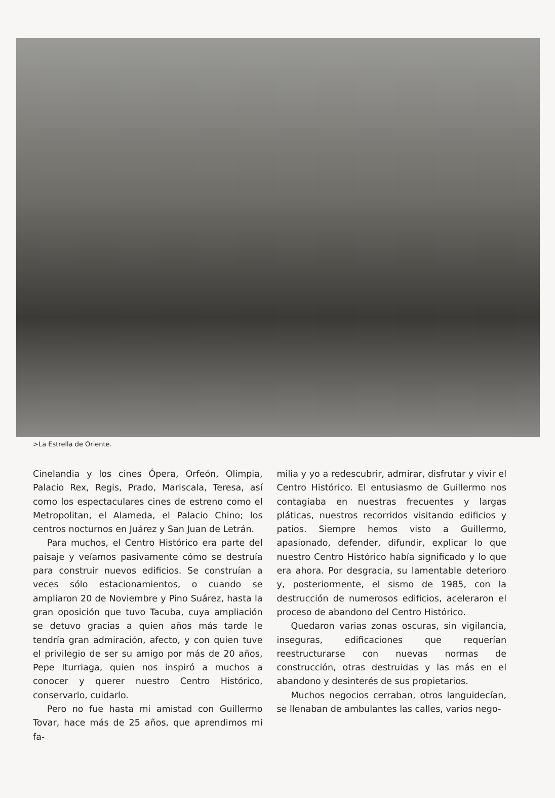>La Estrella de Oriente.
Cinelandia y los cines Ópera, Orfeón, Olimpia, Palacio Rex, Regis, Prado, Mariscala, Teresa, así como los espectaculares cines de estreno como el Metropolitan, el Alameda, el Palacio Chino; los centros nocturnos en Juárez y San Juan de Letrán.
Para muchos, el Centro Histórico era parte del paisaje y veíamos pasivamente cómo se destruía para construir nuevos edificios. Se construían a veces sólo estacionamientos, o cuando se ampliaron 20 de Noviembre y Pino Suárez, hasta la gran oposición que tuvo Tacuba, cuya ampliación se detuvo gracias a quien años más tarde le tendría gran admiración, afecto, y con quien tuve el privilegio de ser su amigo por más de 20 años, Pepe Iturriaga, quien nos inspiró a muchos a conocer y querer nuestro Centro Histórico, conservarlo, cuidarlo.
Pero no fue hasta mi amistad con Guillermo Tovar, hace más de 25 años, que aprendimos mi fa-
milia y yo a redescubrir, admirar, disfrutar y vivir el Centro Histórico. El entusiasmo de Guillermo nos contagiaba en nuestras frecuentes y largas pláticas, nuestros recorridos visitando edificios y patios. Siempre hemos visto a Guillermo, apasionado, defender, difundir, explicar lo que nuestro Centro Histórico había significado y lo que era ahora. Por desgracia, su lamentable deterioro y, posteriormente, el sismo de 1985, con la destrucción de numerosos edificios, aceleraron el proceso de abandono del Centro Histórico.
Quedaron varias zonas oscuras, sin vigilancia, inseguras, edificaciones que requerían reestructurarse con nuevas normas de construcción, otras destruidas y las más en el abandono y desinterés de sus propietarios.
Muchos negocios cerraban, otros languidecían, se llenaban de ambulantes las calles, varios nego-